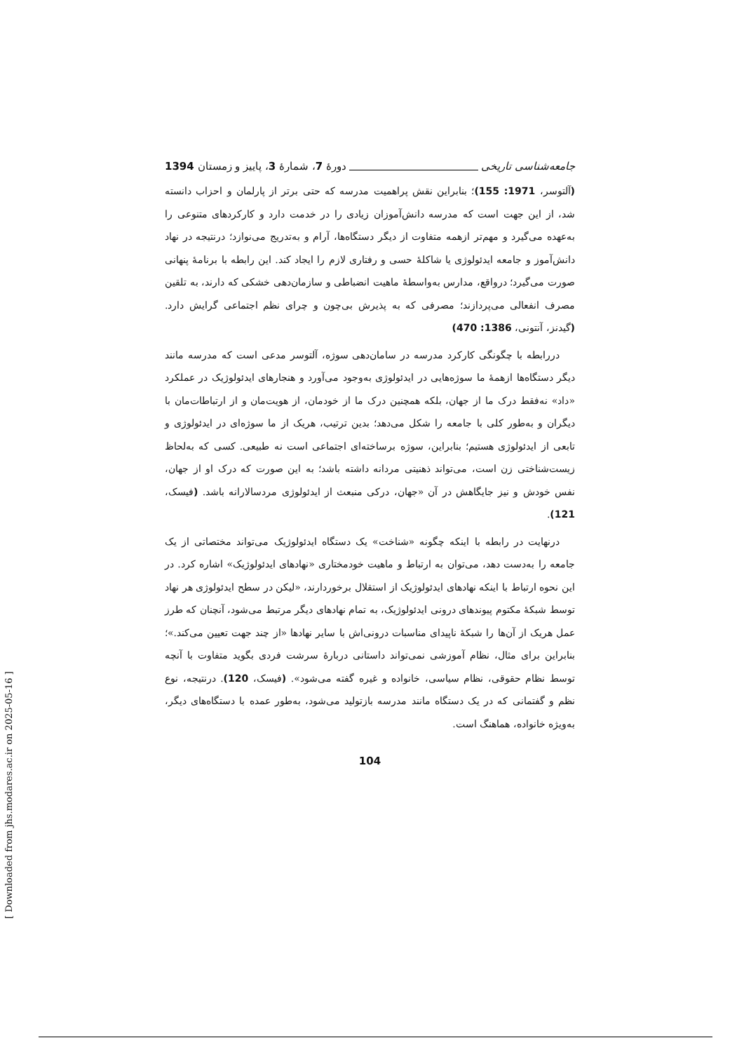جامعه‌شناسی تاریخی دورهٔ 7، شمارهٔ 3، پاییز و زمستان 1394
(آلتوسر، 1971: 155)؛ بنابراین نقش پراهمیت مدرسه که حتی برتر از پارلمان و احزاب دانسته شد، از این جهت است که مدرسه دانش‌آموزان زیادی را در خدمت دارد و کارکردهای متنوعی را به‌عهده می‌گیرد و مهم‌تر ازهمه متفاوت از دیگر دستگاه‌ها، آرام و به‌تدریج می‌نوازد؛ درنتیجه در نهاد دانش‌آموز و جامعه ایدئولوژی یا شاکلهٔ حسی و رفتاری لازم را ایجاد کند. این رابطه با برنامهٔ پنهانی صورت می‌گیرد؛ درواقع، مدارس به‌واسطهٔ ماهیت انضباطی و سازمان‌دهی خشکی که دارند، به تلقین مصرف انفعالی می‌پردازند؛ مصرفی که به پذیرش بی‌چون و چرای نظم اجتماعی گرایش دارد. (گیدنز، آنتونی، 1386: 470)
دررابطه با چگونگی کارکرد مدرسه در سامان‌دهی سوژه، آلتوسر مدعی است که مدرسه مانند دیگر دستگاه‌ها ازهمهٔ ما سوژه‌هایی در ایدئولوژی به‌وجود می‌آورد و هنجارهای ایدئولوژیک در عملکرد «داد» نه‌فقط درک ما از جهان، بلکه همچنین درک ما از خودمان، از هویت‌مان و از ارتباطات‌مان با دیگران و به‌طور کلی با جامعه را شکل می‌دهد؛ بدین ترتیب، هریک از ما سوژه‌ای در ایدئولوژی و تابعی از ایدئولوژی هستیم؛ بنابراین، سوژه برساخته‌ای اجتماعی است نه طبیعی. کسی که به‌لحاظ زیست‌شناختی زن است، می‌تواند ذهنیتی مردانه داشته باشد؛ به این صورت که درک او از جهان، نفس خودش و نیز جایگاهش در آن «جهان، درکی منبعث از ایدئولوژی مردسالارانه باشد. (فیسک، 121).
درنهایت در رابطه با اینکه چگونه «شناخت» یک دستگاه ایدئولوژیک می‌تواند مختصاتی از یک جامعه را به‌دست دهد، می‌توان به ارتباط و ماهیت خودمختاری «نهادهای ایدئولوژیک» اشاره کرد. در این نحوه ارتباط با اینکه نهادهای ایدئولوژیک از استقلال برخوردارند، «لیکن در سطح ایدئولوژی هر نهاد توسط شبکهٔ مکتوم پیوندهای درونی ایدئولوژیک، به تمام نهادهای دیگر مرتبط می‌شود، آنچنان که طرز عمل هریک از آن‌ها را شبکهٔ ناپیدای مناسبات درونی‌اش با سایر نهادها «از چند جهت تعیین می‌کند.»؛ بنابراین برای مثال، نظام آموزشی نمی‌تواند داستانی دربارهٔ سرشت فردی بگوید متفاوت با آنچه توسط نظام حقوقی، نظام سیاسی، خانواده و غیره گفته می‌شود». (فیسک، 120). درنتیجه، نوع نظم و گفتمانی که در یک دستگاه مانند مدرسه بازتولید می‌شود، به‌طور عمده با دستگاه‌های دیگر، به‌ویژه خانواده، هماهنگ است.
104
[ Downloaded from jhs.modares.ac.ir on 2025-05-16 ]